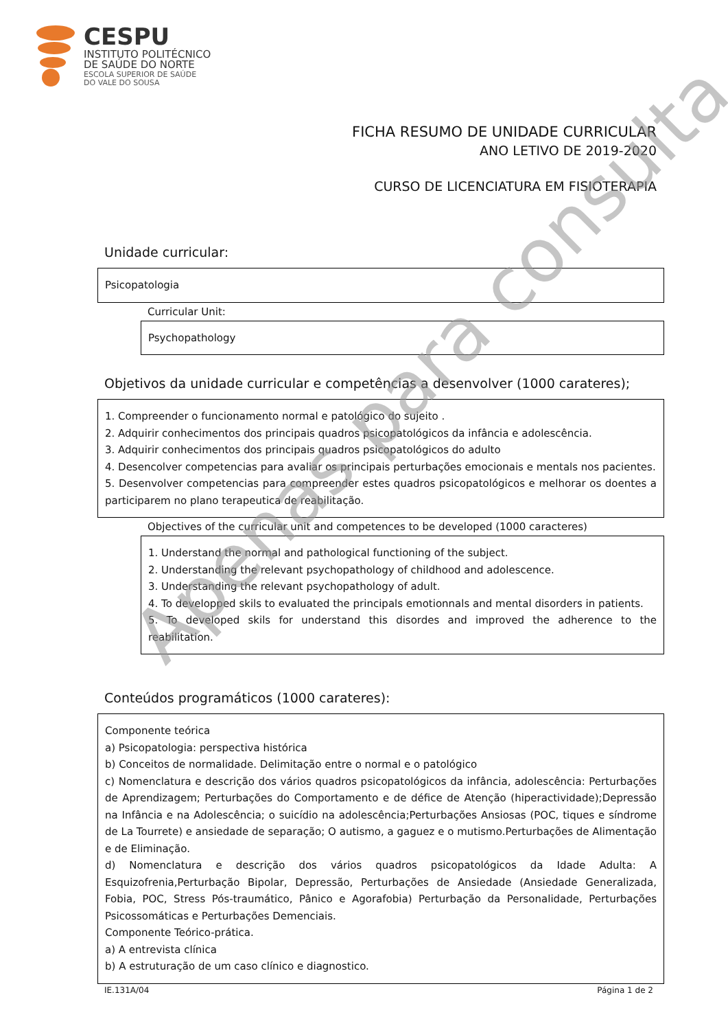CESPU
INSTITUTO POLITÉCNICO
DE SAÚDE DO NORTE
ESCOLA SUPERIOR DE SAÚDE
DO VALE DO SOUSA
FICHA RESUMO DE UNIDADE CURRICULAR
ANO LETIVO DE 2019-2020
CURSO DE LICENCIATURA EM FISIOTERAPIA
Unidade curricular:
Psicopatologia
Curricular Unit:
Psychopathology
Objetivos da unidade curricular e competências a desenvolver (1000 carateres);
1. Compreender o funcionamento normal e patológico do sujeito .
2. Adquirir conhecimentos dos principais quadros psicopatológicos da infância e adolescência.
3. Adquirir conhecimentos dos principais quadros psicopatológicos do adulto
4. Desencolver competencias para avaliar os principais perturbações emocionais e mentals nos pacientes.
5. Desenvolver competencias para compreender estes quadros psicopatológicos e melhorar os doentes a participarem no plano terapeutica de reabilitação.
Objectives of the curricular unit and competences to be developed (1000 caracteres)
1. Understand the normal and pathological functioning of the subject.
2. Understanding the relevant psychopathology of childhood and adolescence.
3. Understanding the relevant psychopathology of adult.
4. To developped skils to evaluated the principals emotionnals and mental disorders in patients.
5. To developed skils for understand this disordes and improved the adherence to the reabilitation.
Conteúdos programáticos (1000 carateres):
Componente teórica
a) Psicopatologia: perspectiva histórica
b) Conceitos de normalidade. Delimitação entre o normal e o patológico
c) Nomenclatura e descrição dos vários quadros psicopatológicos da infância, adolescência: Perturbações de Aprendizagem; Perturbações do Comportamento e de défice de Atenção (hiperactividade);Depressão na Infância e na Adolescência; o suicídio na adolescência;Perturbações Ansiosas (POC, tiques e síndrome de La Tourrete) e ansiedade de separação; O autismo, a gaguez e o mutismo.Perturbações de Alimentação e de Eliminação.
d) Nomenclatura e descrição dos vários quadros psicopatológicos da Idade Adulta: A Esquizofrenia,Perturbação Bipolar, Depressão, Perturbações de Ansiedade (Ansiedade Generalizada, Fobia, POC, Stress Pós-traumático, Pânico e Agorafobia) Perturbação da Personalidade, Perturbações Psicossomáticas e Perturbações Demenciais.
Componente Teórico-prática.
a) A entrevista clínica
b) A estruturação de um caso clínico e diagnostico.
IE.131A/04 Página 1 de 2
Apenas para consulta